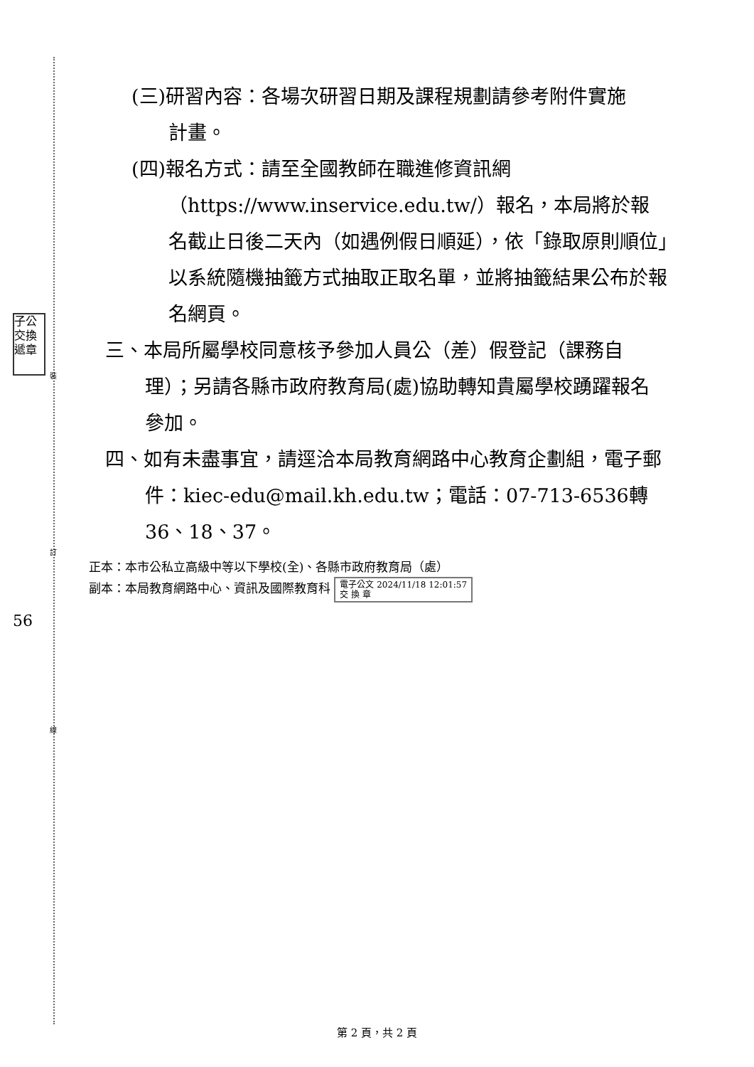裝
訂
線
子公 交換 遞章
56
(三)研習內容：各場次研習日期及課程規劃請參考附件實施
計畫。
(四)報名方式：請至全國教師在職進修資訊網
（https://www.inservice.edu.tw/）報名，本局將於報名截止日後二天內（如遇例假日順延），依「錄取原則順位」以系統隨機抽籤方式抽取正取名單，並將抽籤結果公布於報名網頁。
三、本局所屬學校同意核予參加人員公（差）假登記（課務自理）；另請各縣市政府教育局(處)協助轉知貴屬學校踴躍報名參加。
四、如有未盡事宜，請逕洽本局教育網路中心教育企劃組，電子郵件：kiec-edu@mail.kh.edu.tw；電話：07-713-6536轉36、18、37。
正本：本市公私立高級中等以下學校(全)、各縣市政府教育局（處）
副本：本局教育網路中心、資訊及國際教育科 電子公文 2024/11/18 12:01:57
交 換 章
第 2 頁，共 2 頁